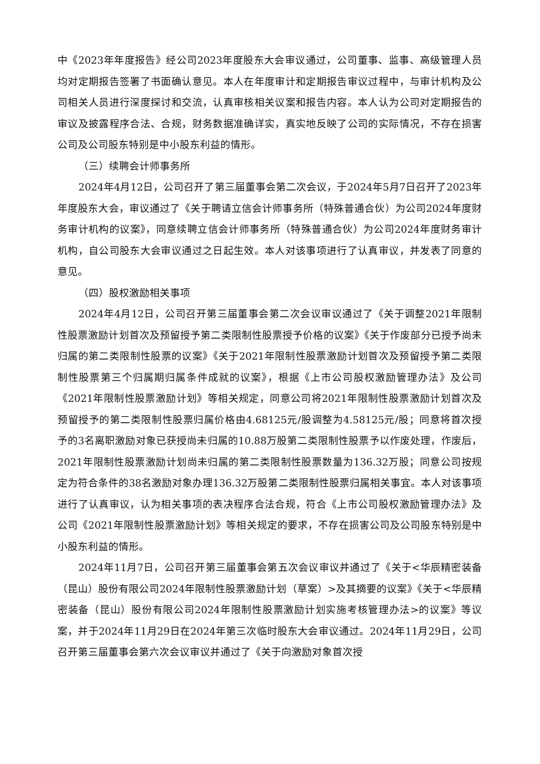中《2023年年度报告》经公司2023年度股东大会审议通过，公司董事、监事、高级管理人员均对定期报告签署了书面确认意见。本人在年度审计和定期报告审议过程中，与审计机构及公司相关人员进行深度探讨和交流，认真审核相关议案和报告内容。本人认为公司对定期报告的审议及披露程序合法、合规，财务数据准确详实，真实地反映了公司的实际情况，不存在损害公司及公司股东特别是中小股东利益的情形。
（三）续聘会计师事务所
2024年4月12日，公司召开了第三届董事会第二次会议，于2024年5月7日召开了2023年年度股东大会，审议通过了《关于聘请立信会计师事务所（特殊普通合伙）为公司2024年度财务审计机构的议案》，同意续聘立信会计师事务所（特殊普通合伙）为公司2024年度财务审计机构，自公司股东大会审议通过之日起生效。本人对该事项进行了认真审议，并发表了同意的意见。
（四）股权激励相关事项
2024年4月12日，公司召开第三届董事会第二次会议审议通过了《关于调整2021年限制性股票激励计划首次及预留授予第二类限制性股票授予价格的议案》《关于作废部分已授予尚未归属的第二类限制性股票的议案》《关于2021年限制性股票激励计划首次及预留授予第二类限制性股票第三个归属期归属条件成就的议案》，根据《上市公司股权激励管理办法》及公司《2021年限制性股票激励计划》等相关规定，同意公司将2021年限制性股票激励计划首次及预留授予的第二类限制性股票归属价格由4.68125元/股调整为4.58125元/股；同意将首次授予的3名离职激励对象已获授尚未归属的10.88万股第二类限制性股票予以作废处理，作废后，2021年限制性股票激励计划尚未归属的第二类限制性股票数量为136.32万股；同意公司按规定为符合条件的38名激励对象办理136.32万股第二类限制性股票归属相关事宜。本人对该事项进行了认真审议，认为相关事项的表决程序合法合规，符合《上市公司股权激励管理办法》及公司《2021年限制性股票激励计划》等相关规定的要求，不存在损害公司及公司股东特别是中小股东利益的情形。
2024年11月7日，公司召开第三届董事会第五次会议审议并通过了《关于<华辰精密装备（昆山）股份有限公司2024年限制性股票激励计划（草案）>及其摘要的议案》《关于<华辰精密装备（昆山）股份有限公司2024年限制性股票激励计划实施考核管理办法>的议案》等议案，并于2024年11月29日在2024年第三次临时股东大会审议通过。2024年11月29日，公司召开第三届董事会第六次会议审议并通过了《关于向激励对象首次授